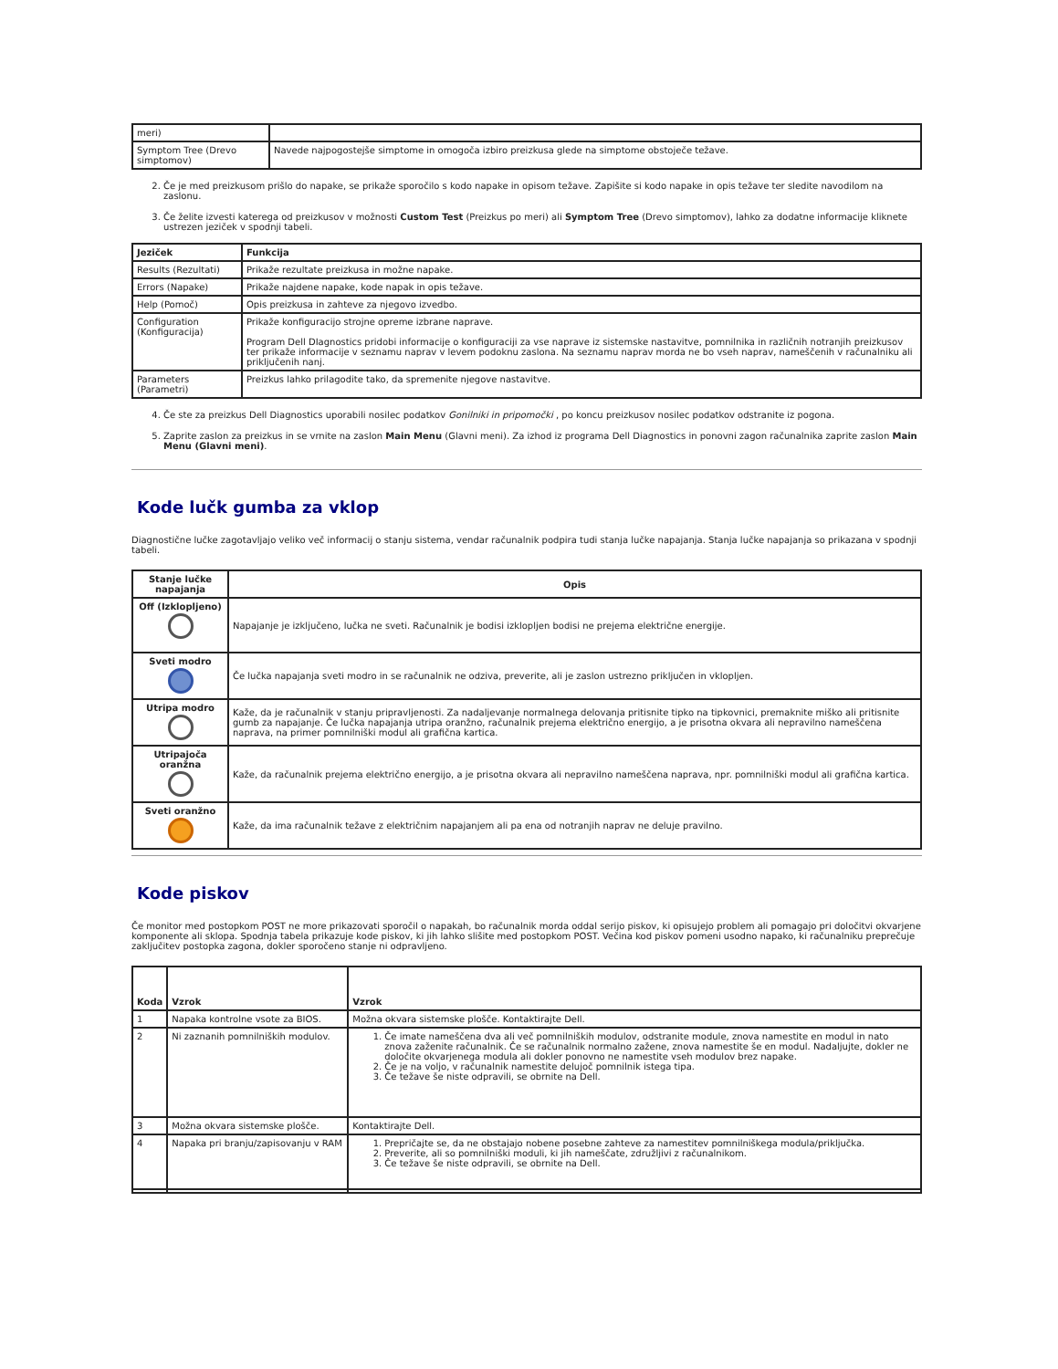| meri) | |
| Symptom Tree (Drevo simptomov) | Navede najpogostejše simptome in omogoča izbiro preizkusa glede na simptome obstoječe težave. |
2. Če je med preizkusom prišlo do napake, se prikaže sporočilo s kodo napake in opisom težave. Zapišite si kodo napake in opis težave ter sledite navodilom na zaslonu.
3. Če želite izvesti katerega od preizkusov v možnosti Custom Test (Preizkus po meri) ali Symptom Tree (Drevo simptomov), lahko za dodatne informacije kliknete ustrezen jeziček v spodnji tabeli.
| Jeziček | Funkcija |
| --- | --- |
| Results (Rezultati) | Prikaže rezultate preizkusa in možne napake. |
| Errors (Napake) | Prikaže najdene napake, kode napak in opis težave. |
| Help (Pomoč) | Opis preizkusa in zahteve za njegovo izvedbo. |
| Configuration (Konfiguracija) | Prikaže konfiguracijo strojne opreme izbrane naprave. Program Dell DIagnostics pridobi informacije o konfiguraciji za vse naprave iz sistemske nastavitve, pomnilnika in različnih notranjih preizkusov ter prikaže informacije v seznamu naprav v levem podoknu zaslona. Na seznamu naprav morda ne bo vseh naprav, nameščenih v računalniku ali priključenih nanj. |
| Parameters (Parametri) | Preizkus lahko prilagodite tako, da spremenite njegove nastavitve. |
4. Če ste za preizkus Dell Diagnostics uporabili nosilec podatkov Gonilniki in pripomočki , po koncu preizkusov nosilec podatkov odstranite iz pogona.
5. Zaprite zaslon za preizkus in se vrnite na zaslon Main Menu (Glavni meni). Za izhod iz programa Dell Diagnostics in ponovni zagon računalnika zaprite zaslon Main Menu (Glavni meni).
Kode lučk gumba za vklop
Diagnostične lučke zagotavljajo veliko več informacij o stanju sistema, vendar računalnik podpira tudi stanja lučke napajanja. Stanja lučke napajanja so prikazana v spodnji tabeli.
| Stanje lučke napajanja | Opis |
| --- | --- |
| Off (Izklopljeno) | Napajanje je izključeno, lučka ne sveti. Računalnik je bodisi izklopljen bodisi ne prejema električne energije. |
| Sveti modro | Če lučka napajanja sveti modro in se računalnik ne odziva, preverite, ali je zaslon ustrezno priključen in vklopljen. |
| Utripa modro | Kaže, da je računalnik v stanju pripravljenosti. Za nadaljevanje normalnega delovanja pritisnite tipko na tipkovnici, premaknite miško ali pritisnite gumb za napajanje. Če lučka napajanja utripa oranžno, računalnik prejema električno energijo, a je prisotna okvara ali nepravilno nameščena naprava, na primer pomnilniški modul ali grafična kartica. |
| Utripajoča oranžna | Kaže, da računalnik prejema električno energijo, a je prisotna okvara ali nepravilno nameščena naprava, npr. pomnilniški modul ali grafična kartica. |
| Sveti oranžno | Kaže, da ima računalnik težave z električnim napajanjem ali pa ena od notranjih naprav ne deluje pravilno. |
Kode piskov
Če monitor med postopkom POST ne more prikazovati sporočil o napakah, bo računalnik morda oddal serijo piskov, ki opisujejo problem ali pomagajo pri določitvi okvarjene komponente ali sklopa. Spodnja tabela prikazuje kode piskov, ki jih lahko slišite med postopkom POST. Večina kod piskov pomeni usodno napako, ki računalniku preprečuje zaključitev postopka zagona, dokler sporočeno stanje ni odpravljeno.
| Koda | Vzrok | Vzrok |
| --- | --- | --- |
| 1 | Napaka kontrolne vsote za BIOS. | Možna okvara sistemske plošče. Kontaktirajte Dell. |
| 2 | Ni zaznanih pomnilniških modulov. | 1. Če imate nameščena dva ali več pomnilniških modulov, odstranite module, znova namestite en modul in nato znova zaženite računalnik. Če se računalnik normalno zažene, znova namestite še en modul. Nadaljujte, dokler ne določite okvarjenega modula ali dokler ponovno ne namestite vseh modulov brez napake. 2. Če je na voljo, v računalnik namestite delujoč pomnilnik istega tipa. 3. Če težave še niste odpravili, se obrnite na Dell. |
| 3 | Možna okvara sistemske plošče. | Kontaktirajte Dell. |
| 4 | Napaka pri branju/zapisovanju v RAM | 1. Prepričajte se, da ne obstajajo nobene posebne zahteve za namestitev pomnilniškega modula/priključka. 2. Preverite, ali so pomnilniški moduli, ki jih nameščate, združljivi z računalnikom. 3. Če težave še niste odpravili, se obrnite na Dell. |